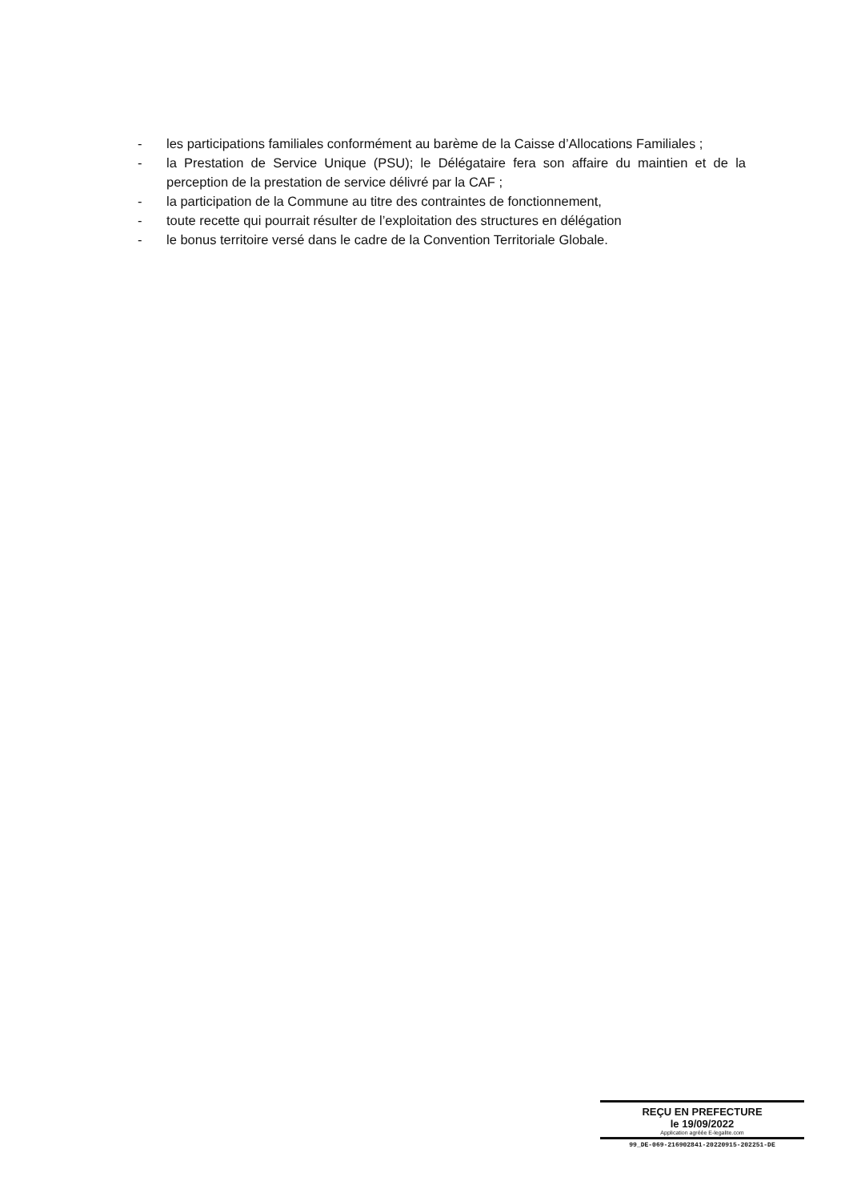- les participations familiales conformément au barème de la Caisse d’Allocations Familiales ;
- la Prestation de Service Unique (PSU); le Délégataire fera son affaire du maintien et de la perception de la prestation de service délivré par la CAF ;
- la participation de la Commune au titre des contraintes de fonctionnement,
- toute recette qui pourrait résulter de l’exploitation des structures en délégation
- le bonus territoire versé dans le cadre de la Convention Territoriale Globale.
REÇU EN PREFECTURE
le 19/09/2022
Application agréée E-legalite.com
99_DE-069-216902841-20220915-202251-DE